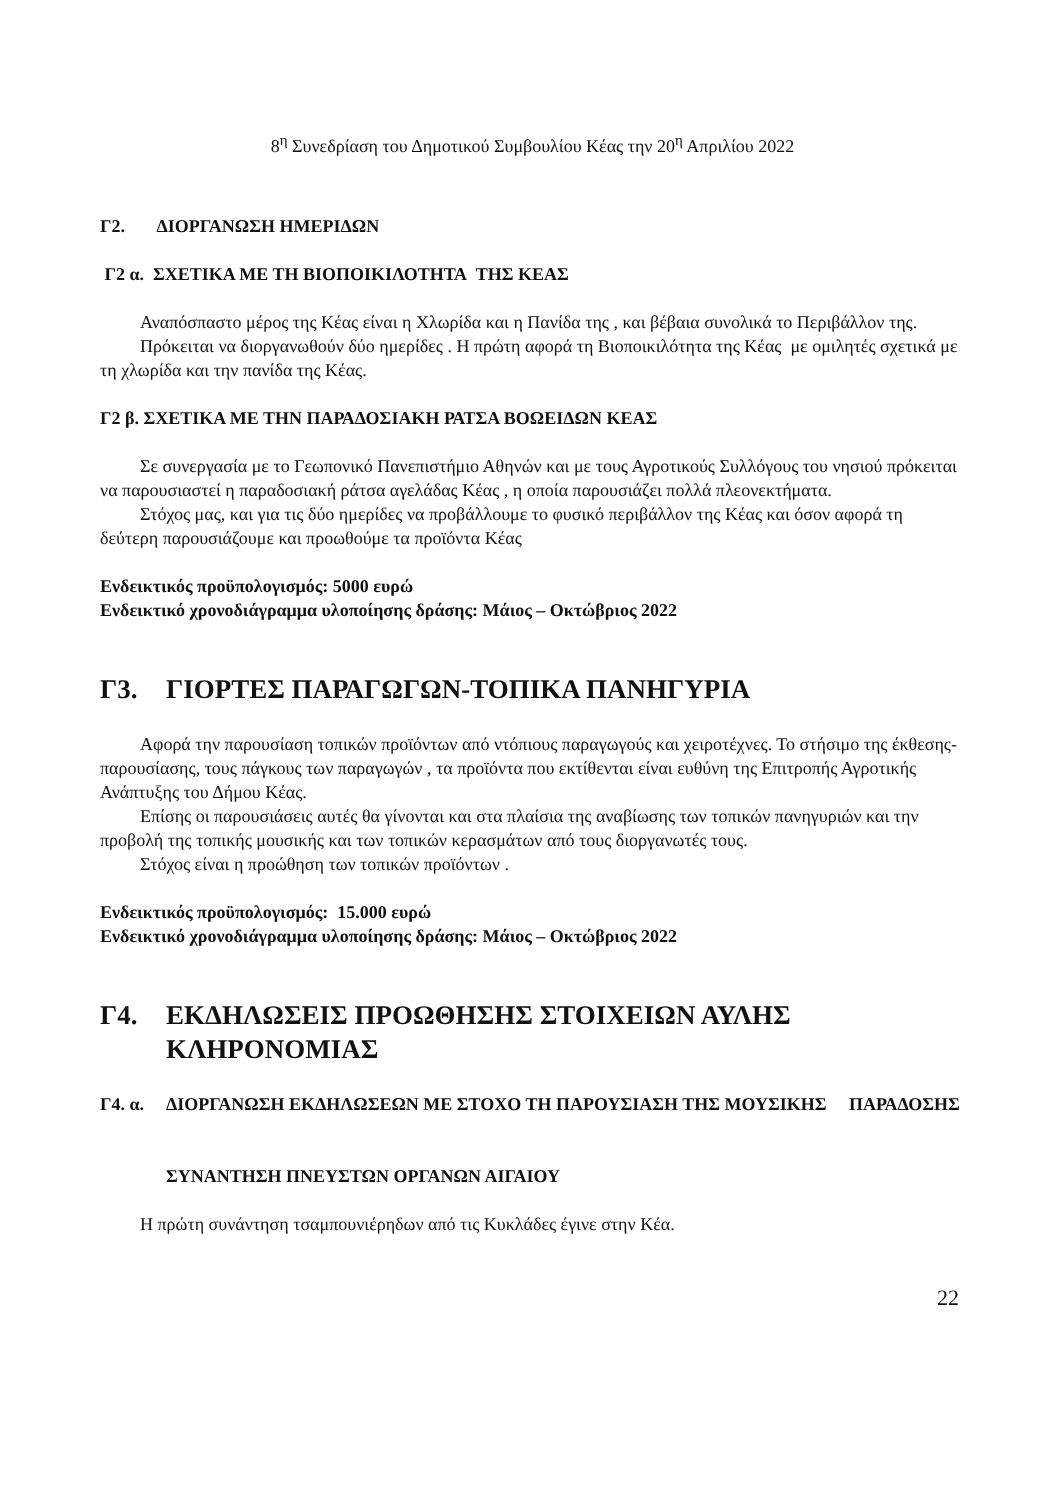8<sup>η</sup> Συνεδρίαση του Δημοτικού Συμβουλίου Κέας την 20<sup>η</sup> Απριλίου 2022
Γ2. ΔΙΟΡΓΑΝΩΣΗ ΗΜΕΡΙΔΩΝ
Γ2 α. ΣΧΕΤΙΚΑ ΜΕ ΤΗ ΒΙΟΠΟΙΚΙΛΟΤΗΤΑ ΤΗΣ ΚΕΑΣ
Αναπόσπαστο μέρος της Κέας είναι η Χλωρίδα και η Πανίδα της , και βέβαια συνολικά το Περιβάλλον της.
Πρόκειται να διοργανωθούν δύο ημερίδες . Η πρώτη αφορά τη Βιοποικιλότητα της Κέας με ομιλητές σχετικά με τη χλωρίδα και την πανίδα της Κέας.
Γ2 β. ΣΧΕΤΙΚΑ ΜΕ ΤΗΝ ΠΑΡΑΔΟΣΙΑΚΗ ΡΑΤΣΑ ΒΟΩΕΙΔΩΝ ΚΕΑΣ
Σε συνεργασία με το Γεωπονικό Πανεπιστήμιο Αθηνών και με τους Αγροτικούς Συλλόγους του νησιού πρόκειται να παρουσιαστεί η παραδοσιακή ράτσα αγελάδας Κέας , η οποία παρουσιάζει πολλά πλεονεκτήματα.
Στόχος μας, και για τις δύο ημερίδες να προβάλλουμε το φυσικό περιβάλλον της Κέας και όσον αφορά τη δεύτερη παρουσιάζουμε και προωθούμε τα προϊόντα Κέας
Ενδεικτικός προϋπολογισμός: 5000 ευρώ
Ενδεικτικό χρονοδιάγραμμα υλοποίησης δράσης: Μάιος – Οκτώβριος 2022
Γ3. ΓΙΟΡΤΕΣ ΠΑΡΑΓΩΓΩΝ-ΤΟΠΙΚΑ ΠΑΝΗΓΥΡΙΑ
Αφορά την παρουσίαση τοπικών προϊόντων από ντόπιους παραγωγούς και χειροτέχνες. Το στήσιμο της έκθεσης- παρουσίασης, τους πάγκους των παραγωγών , τα προϊόντα που εκτίθενται είναι ευθύνη της Επιτροπής Αγροτικής Ανάπτυξης του Δήμου Κέας.
Επίσης οι παρουσιάσεις αυτές θα γίνονται και στα πλαίσια της αναβίωσης των τοπικών πανηγυριών και την προβολή της τοπικής μουσικής και των τοπικών κερασμάτων από τους διοργανωτές τους.
Στόχος είναι η προώθηση των τοπικών προϊόντων .
Ενδεικτικός προϋπολογισμός: 15.000 ευρώ
Ενδεικτικό χρονοδιάγραμμα υλοποίησης δράσης: Μάιος – Οκτώβριος 2022
Γ4. ΕΚΔΗΛΩΣΕΙΣ ΠΡΟΩΘΗΣΗΣ ΣΤΟΙΧΕΙΩΝ ΑΥΛΗΣ ΚΛΗΡΟΝΟΜΙΑΣ
Γ4. α. ΔΙΟΡΓΑΝΩΣΗ ΕΚΔΗΛΩΣΕΩΝ ΜΕ ΣΤΟΧΟ ΤΗ ΠΑΡΟΥΣΙΑΣΗ ΤΗΣ ΜΟΥΣΙΚΗΣ ΠΑΡΑΔΟΣΗΣ
ΣΥΝΑΝΤΗΣΗ ΠΝΕΥΣΤΩΝ ΟΡΓΑΝΩΝ ΑΙΓΑΙΟΥ
Η πρώτη συνάντηση τσαμπουνιέρηδων από τις Κυκλάδες έγινε στην Κέα.
22